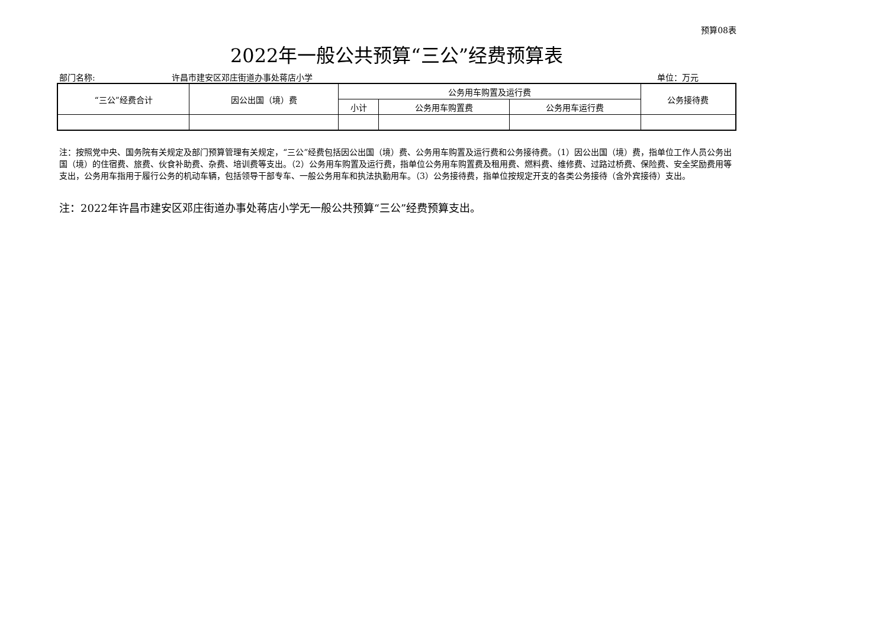预算08表
2022年一般公共预算“三公”经费预算表
部门名称: 许昌市建安区邓庄街道办事处蒋店小学 单位：万元
| “三公”经费合计 | 因公出国（境）费 | 公务用车购置及运行费 | | | 公务接待费 |
| --- | --- | --- | --- | --- | --- |
| | | 小计 | 公务用车购置费 | 公务用车运行费 | |
注：按照党中央、国务院有关规定及部门预算管理有关规定，“三公”经费包括因公出国（境）费、公务用车购置及运行费和公务接待费。（1）因公出国（境）费，指单位工作人员公务出国（境）的住宿费、旅费、伙食补助费、杂费、培训费等支出。（2）公务用车购置及运行费，指单位公务用车购置费及租用费、燃料费、维修费、过路过桥费、保险费、安全奖励费用等支出，公务用车指用于履行公务的机动车辆，包括领导干部专车、一般公务用车和执法执勤用车。（3）公务接待费，指单位按规定开支的各类公务接待（含外宾接待）支出。
注：2022年许昌市建安区邓庄街道办事处蒋店小学无一般公共预算“三公”经费预算支出。